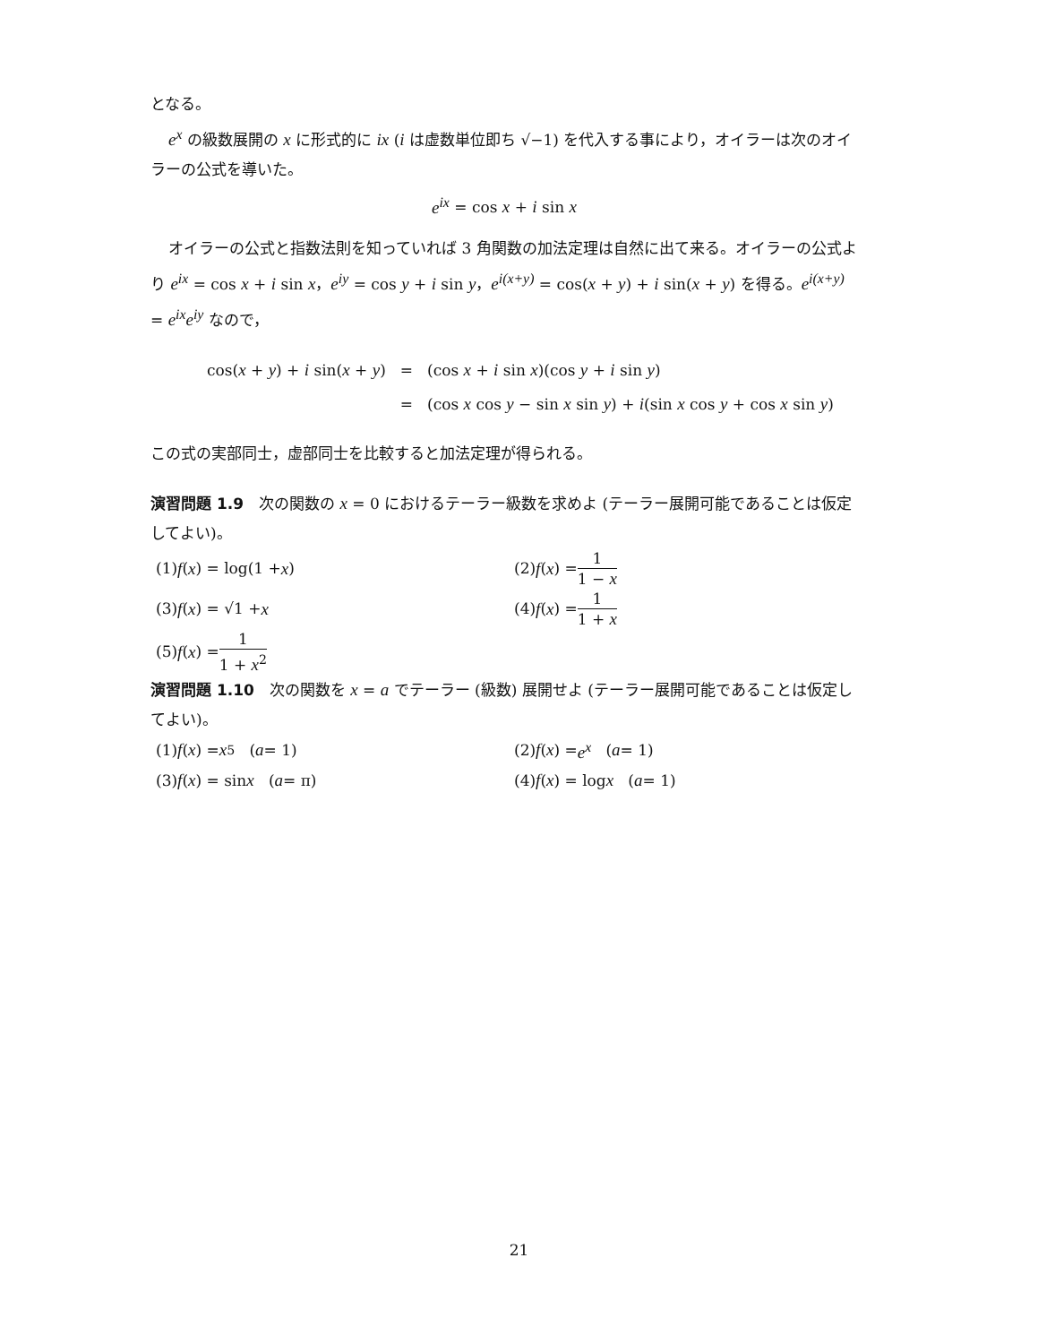となる。
e<sup>x</sup> の級数展開の x に形式的に ix (i は虚数単位即ち √−1) を代入する事により，オイラーは次のオイラーの公式を導いた。
e<sup>ix</sup> = cos x + i sin x
オイラーの公式と指数法則を知っていれば 3 角関数の加法定理は自然に出て来る。オイラーの公式より e<sup>ix</sup> = cos x + i sin x，e<sup>iy</sup> = cos y + i sin y，e<sup>i(x+y)</sup> = cos(x + y) + i sin(x + y) を得る。e<sup>i(x+y)</sup> = e<sup>ix</sup>e<sup>iy</sup> なので，
| cos( x + y ) + i sin( x + y ) | = | (cos x + i sin x )(cos y + i sin y ) |
| | = | (cos x cos y − sin x sin y ) + i (sin x cos y + cos x sin y ) |
この式の実部同士，虚部同士を比較すると加法定理が得られる。
演習問題 1.9　次の関数の x = 0 におけるテーラー級数を求めよ (テーラー展開可能であることは仮定してよい)。
(1) f (x) = log(1 + x)
(2) f (x) = 1 1 − x
(3) f (x) = √1 + x
(4) f (x) = 1 1 + x
(5) f (x) = 1 1 + x<sup>2</sup>
演習問題 1.10　次の関数を x = a でテーラー (級数) 展開せよ (テーラー展開可能であることは仮定してよい)。
(1) f (x) = x<sup>5</sup> (a = 1)
(2) f (x) = e<sup>x</sup> (a = 1)
(3) f (x) = sin x (a = π)
(4) f (x) = log x (a = 1)
21